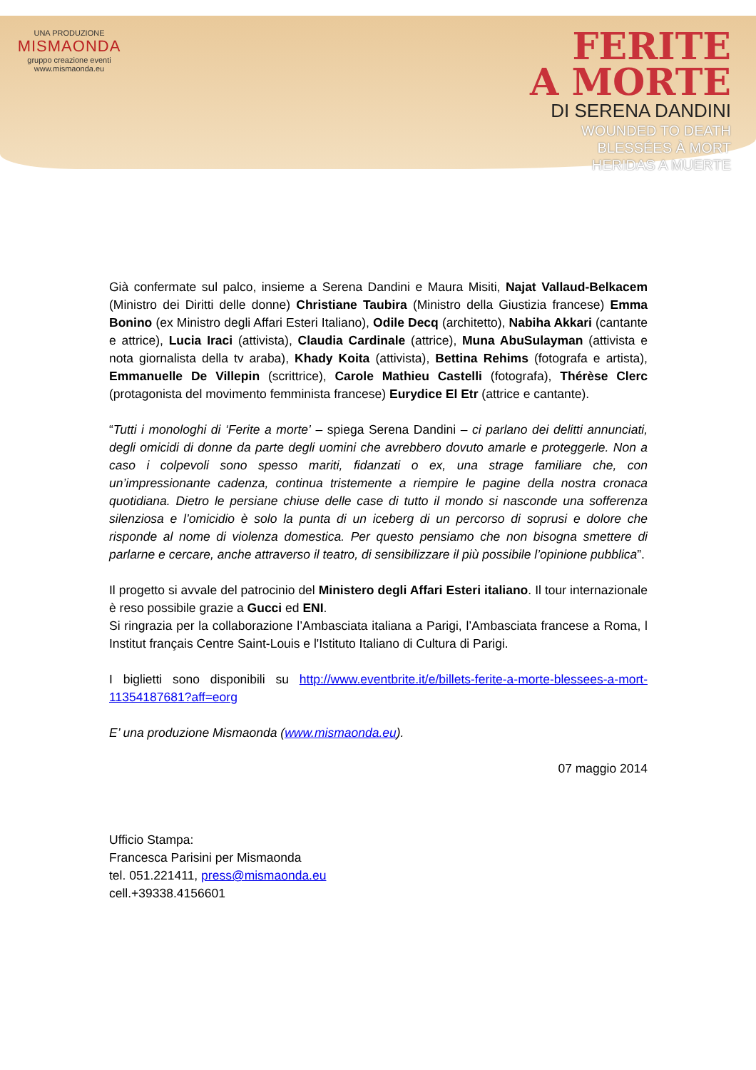UNA PRODUZIONE
MISMAONDA
gruppo creazione eventi
www.mismaonda.eu
FERITE
A MORTE
DI SERENA DANDINI
WOUNDED TO DEATH
BLESSÉES À MORT
HERIDAS A MUERTE
Già confermate sul palco, insieme a Serena Dandini e Maura Misiti, Najat Vallaud-Belkacem (Ministro dei Diritti delle donne) Christiane Taubira (Ministro della Giustizia francese) Emma Bonino (ex Ministro degli Affari Esteri Italiano), Odile Decq (architetto), Nabiha Akkari (cantante e attrice), Lucia Iraci (attivista), Claudia Cardinale (attrice), Muna AbuSulayman (attivista e nota giornalista della tv araba), Khady Koita (attivista), Bettina Rehims (fotografa e artista), Emmanuelle De Villepin (scrittrice), Carole Mathieu Castelli (fotografa), Thérèse Clerc (protagonista del movimento femminista francese) Eurydice El Etr (attrice e cantante).
“Tutti i monologhi di ‘Ferite a morte’ – spiega Serena Dandini – ci parlano dei delitti annunciati, degli omicidi di donne da parte degli uomini che avrebbero dovuto amarle e proteggerle. Non a caso i colpevoli sono spesso mariti, fidanzati o ex, una strage familiare che, con un’impressionante cadenza, continua tristemente a riempire le pagine della nostra cronaca quotidiana. Dietro le persiane chiuse delle case di tutto il mondo si nasconde una sofferenza silenziosa e l’omicidio è solo la punta di un iceberg di un percorso di soprusi e dolore che risponde al nome di violenza domestica. Per questo pensiamo che non bisogna smettere di parlarne e cercare, anche attraverso il teatro, di sensibilizzare il più possibile l’opinione pubblica”.
Il progetto si avvale del patrocinio del Ministero degli Affari Esteri italiano. Il tour internazionale è reso possibile grazie a Gucci ed ENI.
Si ringrazia per la collaborazione l’Ambasciata italiana a Parigi, l’Ambasciata francese a Roma, l Institut français Centre Saint-Louis e l'Istituto Italiano di Cultura di Parigi.
I biglietti sono disponibili su http://www.eventbrite.it/e/billets-ferite-a-morte-blessees-a-mort-11354187681?aff=eorg
E’ una produzione Mismaonda (www.mismaonda.eu).
07 maggio 2014
Ufficio Stampa:
Francesca Parisini per Mismaonda
tel. 051.221411, press@mismaonda.eu
cell.+39338.4156601